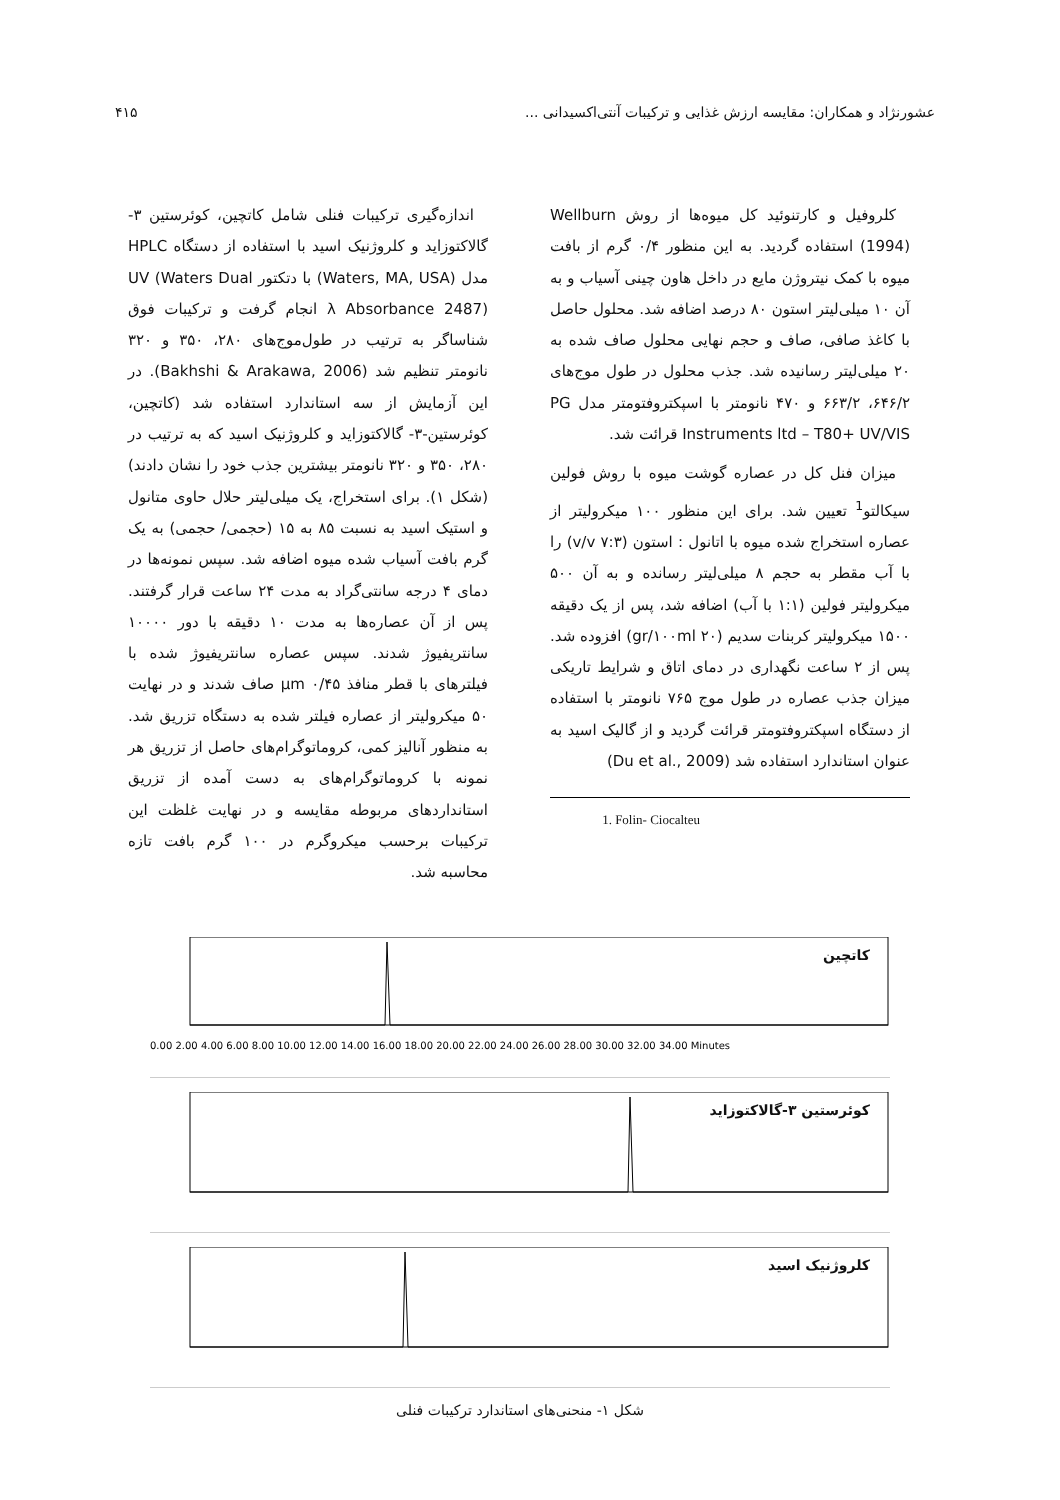عشورنژاد و همکاران: مقایسه ارزش غذایی و ترکیبات آنتی‌اکسیدانی ... ۴۱۵
کلروفیل و کارتنوئید کل میوه‌ها از روش Wellburn (1994) استفاده گردید. به این منظور ۰/۴ گرم از بافت میوه با کمک نیتروژن مایع در داخل هاون چینی آسیاب و به آن ۱۰ میلی‌لیتر استون ۸۰ درصد اضافه شد. محلول حاصل با کاغذ صافی، صاف و حجم نهایی محلول صاف شده به ۲۰ میلی‌لیتر رسانیده شد. جذب محلول در طول موج‌های ۶۴۶/۲، ۶۶۳/۲ و ۴۷۰ نانومتر با اسپکتروفتومتر مدل PG Instruments ltd – T80+ UV/VIS قرائت شد.
میزان فنل کل در عصاره گوشت میوه با روش فولین سیکالتو<sup>1</sup> تعیین شد. برای این منظور ۱۰۰ میکرولیتر از عصاره استخراج شده میوه با اتانول : استون (۷:۳ v/v) را با آب مقطر به حجم ۸ میلی‌لیتر رسانده و به آن ۵۰۰ میکرولیتر فولین (۱:۱ با آب) اضافه شد، پس از یک دقیقه ۱۵۰۰ میکرولیتر کربنات سدیم (۲۰ gr/۱۰۰ml) افزوده شد. پس از ۲ ساعت نگهداری در دمای اتاق و شرایط تاریکی میزان جذب عصاره در طول موج ۷۶۵ نانومتر با استفاده از دستگاه اسپکتروفتومتر قرائت گردید و از گالیک اسید به عنوان استاندارد استفاده شد (Du et al., 2009)
1. Folin- Ciocalteu
اندازه‌گیری ترکیبات فنلی شامل کاتچین، کوئرستین ۳-گالاکتوزاید و کلروژنیک اسید با استفاده از دستگاه HPLC مدل (Waters, MA, USA) با دتکتور UV (Waters Dual λ Absorbance 2487) انجام گرفت و ترکیبات فوق شناساگر به ترتیب در طول‌موج‌های ۲۸۰، ۳۵۰ و ۳۲۰ نانومتر تنظیم شد (Bakhshi & Arakawa, 2006). در این آزمایش از سه استاندارد استفاده شد (کاتچین، کوئرستین-۳- گالاکتوزاید و کلروژنیک اسید که به ترتیب در ۲۸۰، ۳۵۰ و ۳۲۰ نانومتر بیشترین جذب خود را نشان دادند) (شکل ۱). برای استخراج، یک میلی‌لیتر حلال حاوی متانول و استیک اسید به نسبت ۸۵ به ۱۵ (حجمی/ حجمی) به یک گرم بافت آسیاب شده میوه اضافه شد. سپس نمونه‌ها در دمای ۴ درجه سانتی‌گراد به مدت ۲۴ ساعت قرار گرفتند. پس از آن عصاره‌ها به مدت ۱۰ دقیقه با دور ۱۰۰۰۰ سانتریفیوژ شدند. سپس عصاره سانتریفیوژ شده با فیلترهای با قطر منافذ ۰/۴۵ μm صاف شدند و در نهایت ۵۰ میکرولیتر از عصاره فیلتر شده به دستگاه تزریق شد. به منظور آنالیز کمی، کروماتوگرام‌های حاصل از تزریق هر نمونه با کروماتوگرام‌های به دست آمده از تزریق استانداردهای مربوطه مقایسه و در نهایت غلظت این ترکیبات برحسب میکروگرم در ۱۰۰ گرم بافت تازه محاسبه شد.
کاتچین
0.00 2.00 4.00 6.00 8.00 10.00 12.00 14.00 16.00 18.00 20.00 22.00 24.00 26.00 28.00 30.00 32.00 34.00 Minutes
کوئرستین ۳-گالاکتوزاید
کلروژنیک اسید
شکل ۱- منحنی‌های استاندارد ترکیبات فنلی